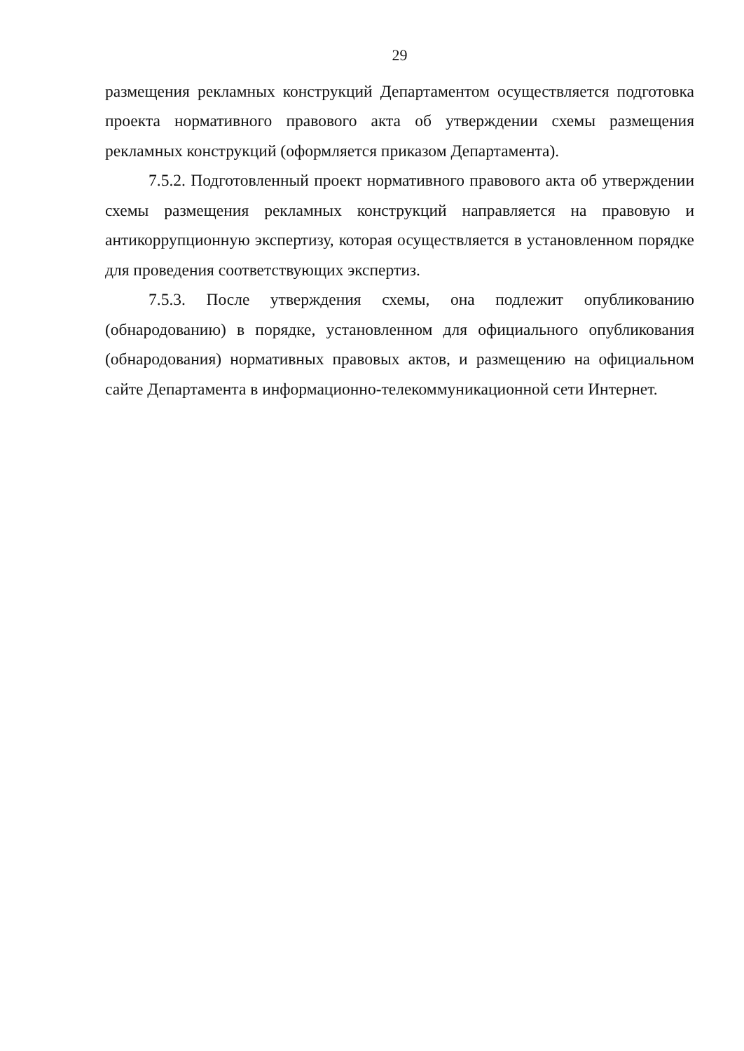29
размещения рекламных конструкций Департаментом осуществляется подготовка проекта нормативного правового акта об утверждении схемы размещения рекламных конструкций (оформляется приказом Департамента).
7.5.2. Подготовленный проект нормативного правового акта об утверждении схемы размещения рекламных конструкций направляется на правовую и антикоррупционную экспертизу, которая осуществляется в установленном порядке для проведения соответствующих экспертиз.
7.5.3. После утверждения схемы, она подлежит опубликованию (обнародованию) в порядке, установленном для официального опубликования (обнародования) нормативных правовых актов, и размещению на официальном сайте Департамента в информационно-телекоммуникационной сети Интернет.